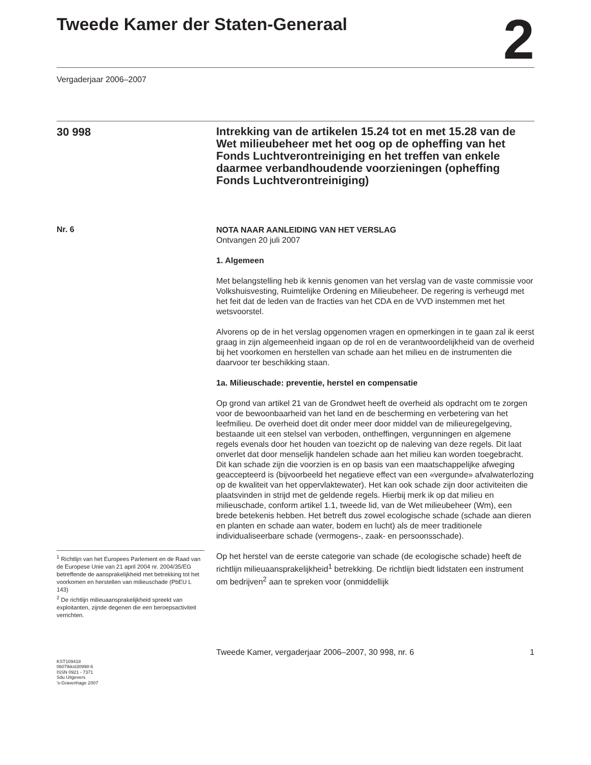Tweede Kamer der Staten-Generaal
2
Vergaderjaar 2006–2007
30 998
Intrekking van de artikelen 15.24 tot en met 15.28 van de Wet milieubeheer met het oog op de opheffing van het Fonds Luchtverontreiniging en het treffen van enkele daarmee verbandhoudende voorzieningen (opheffing Fonds Luchtverontreiniging)
Nr. 6
<sup>1</sup> Richtlijn van het Europees Parlement en de Raad van de Europese Unie van 21 april 2004 nr. 2004/35/EG betreffende de aansprakelijkheid met betrekking tot het voorkomen en herstellen van milieuschade (PbEU L 143)
<sup>2</sup> De richtlijn milieuaansprakelijkheid spreekt van exploitanten, zijnde degenen die een beroepsactiviteit verrichten.
KST109418
0607tkkst30998-6
ISSN 0921 - 7371
Sdu Uitgevers
’s-Gravenhage 2007
NOTA NAAR AANLEIDING VAN HET VERSLAG
Ontvangen 20 juli 2007
1. Algemeen
Met belangstelling heb ik kennis genomen van het verslag van de vaste commissie voor Volkshuisvesting, Ruimtelijke Ordening en Milieubeheer. De regering is verheugd met het feit dat de leden van de fracties van het CDA en de VVD instemmen met het wetsvoorstel.
Alvorens op de in het verslag opgenomen vragen en opmerkingen in te gaan zal ik eerst graag in zijn algemeenheid ingaan op de rol en de verantwoordelijkheid van de overheid bij het voorkomen en herstellen van schade aan het milieu en de instrumenten die daarvoor ter beschikking staan.
1a. Milieuschade: preventie, herstel en compensatie
Op grond van artikel 21 van de Grondwet heeft de overheid als opdracht om te zorgen voor de bewoonbaarheid van het land en de bescherming en verbetering van het leefmilieu. De overheid doet dit onder meer door middel van de milieuregelgeving, bestaande uit een stelsel van verboden, ontheffingen, vergunningen en algemene regels evenals door het houden van toezicht op de naleving van deze regels. Dit laat onverlet dat door menselijk handelen schade aan het milieu kan worden toegebracht. Dit kan schade zijn die voorzien is en op basis van een maatschappelijke afweging geaccepteerd is (bijvoorbeeld het negatieve effect van een «vergunde» afvalwaterlozing op de kwaliteit van het oppervlaktewater). Het kan ook schade zijn door activiteiten die plaatsvinden in strijd met de geldende regels. Hierbij merk ik op dat milieu en milieuschade, conform artikel 1.1, tweede lid, van de Wet milieubeheer (Wm), een brede betekenis hebben. Het betreft dus zowel ecologische schade (schade aan dieren en planten en schade aan water, bodem en lucht) als de meer traditionele individualiseerbare schade (vermogens-, zaak- en persoonsschade).
Op het herstel van de eerste categorie van schade (de ecologische schade) heeft de richtlijn milieuaansprakelijkheid<sup>1</sup> betrekking. De richtlijn biedt lidstaten een instrument om bedrijven<sup>2</sup> aan te spreken voor (onmiddellijk
Tweede Kamer, vergaderjaar 2006–2007, 30 998, nr. 6 1